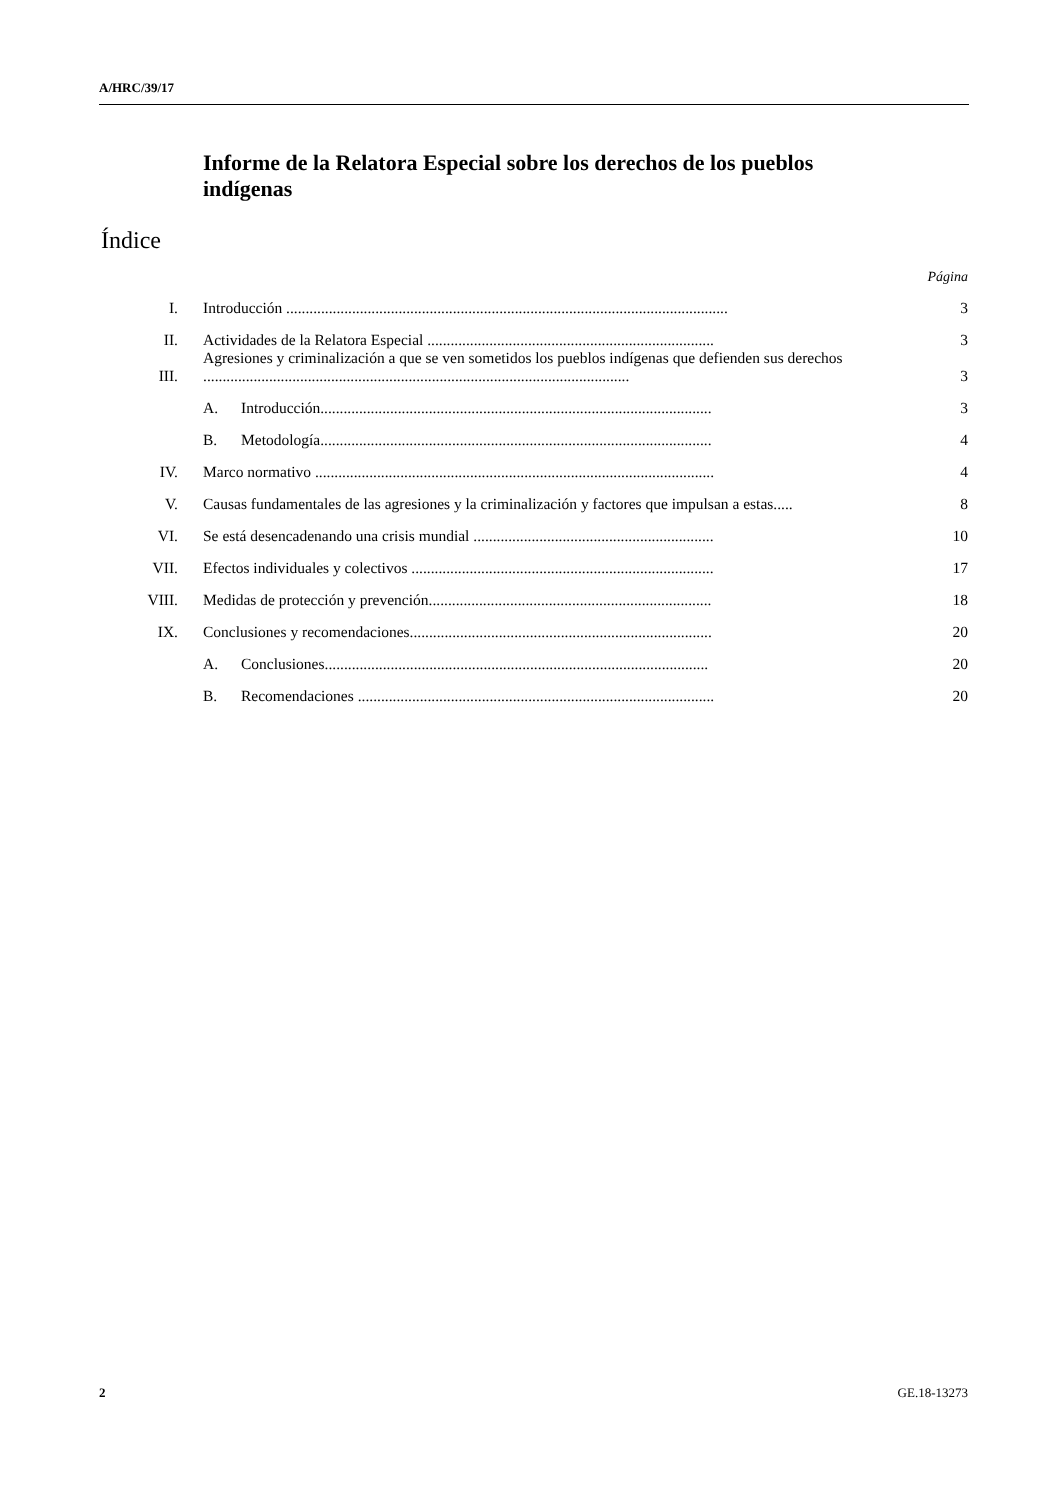A/HRC/39/17
Informe de la Relatora Especial sobre los derechos de los pueblos indígenas
Índice
| Página | | | |
| I. | Introducción .................................................................................................................. | | 3 |
| II. | Actividades de la Relatora Especial .......................................................................... | | 3 |
| III. | Agresiones y criminalización a que se ven sometidos los pueblos indígenas que defienden sus derechos .............................................................................................................. | | 3 |
| | A. | Introducción..................................................................................................... | 3 |
| | B. | Metodología..................................................................................................... | 4 |
| IV. | Marco normativo ....................................................................................................... | | 4 |
| V. | Causas fundamentales de las agresiones y la criminalización y factores que impulsan a estas..... | | 8 |
| VI. | Se está desencadenando una crisis mundial .............................................................. | | 10 |
| VII. | Efectos individuales y colectivos .............................................................................. | | 17 |
| VIII. | Medidas de protección y prevención......................................................................... | | 18 |
| IX. | Conclusiones y recomendaciones.............................................................................. | | 20 |
| | A. | Conclusiones................................................................................................... | 20 |
| | B. | Recomendaciones ............................................................................................ | 20 |
2 GE.18-13273